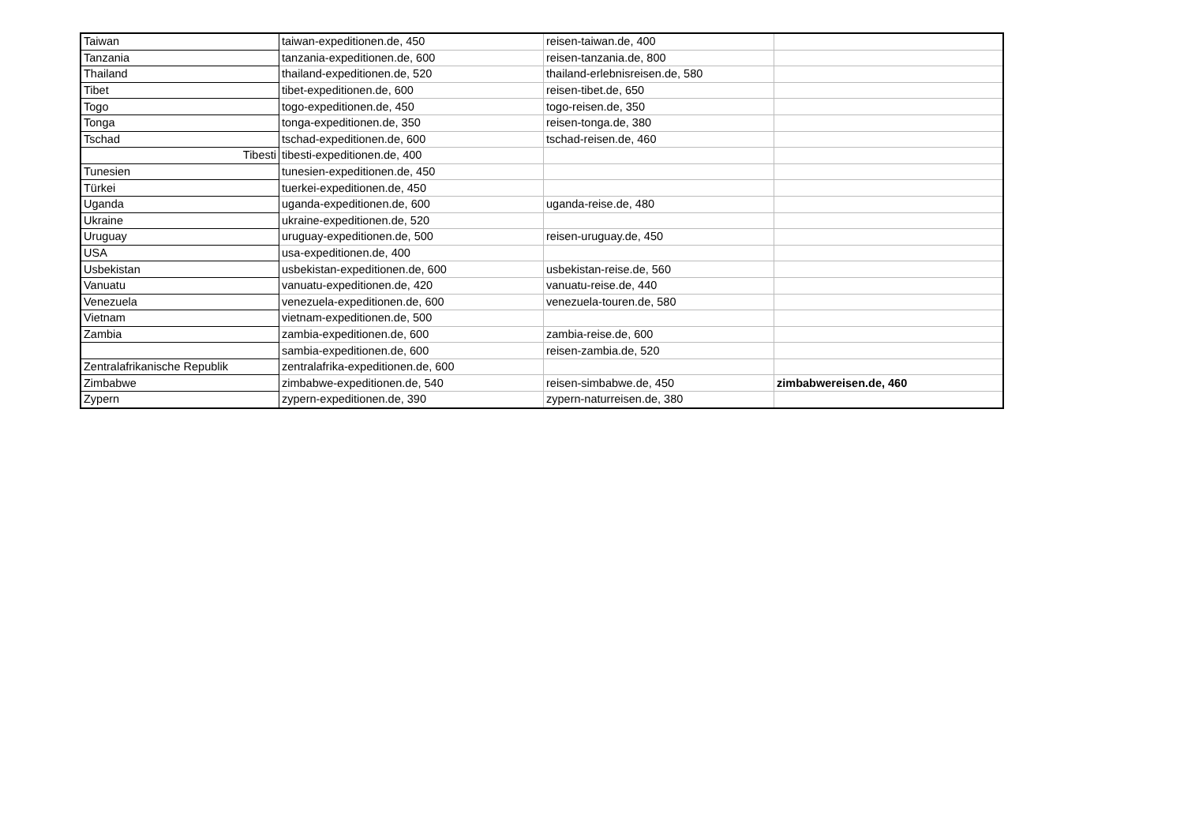| Taiwan | taiwan-expeditionen.de, 450 | reisen-taiwan.de, 400 | |
| Tanzania | tanzania-expeditionen.de, 600 | reisen-tanzania.de, 800 | |
| Thailand | thailand-expeditionen.de, 520 | thailand-erlebnisreisen.de, 580 | |
| Tibet | tibet-expeditionen.de, 600 | reisen-tibet.de, 650 | |
| Togo | togo-expeditionen.de, 450 | togo-reisen.de, 350 | |
| Tonga | tonga-expeditionen.de, 350 | reisen-tonga.de, 380 | |
| Tschad | tschad-expeditionen.de, 600 | tschad-reisen.de, 460 | |
| Tibesti | tibesti-expeditionen.de, 400 | | |
| Tunesien | tunesien-expeditionen.de, 450 | | |
| Türkei | tuerkei-expeditionen.de, 450 | | |
| Uganda | uganda-expeditionen.de, 600 | uganda-reise.de, 480 | |
| Ukraine | ukraine-expeditionen.de, 520 | | |
| Uruguay | uruguay-expeditionen.de, 500 | reisen-uruguay.de, 450 | |
| USA | usa-expeditionen.de, 400 | | |
| Usbekistan | usbekistan-expeditionen.de, 600 | usbekistan-reise.de, 560 | |
| Vanuatu | vanuatu-expeditionen.de, 420 | vanuatu-reise.de, 440 | |
| Venezuela | venezuela-expeditionen.de, 600 | venezuela-touren.de, 580 | |
| Vietnam | vietnam-expeditionen.de, 500 | | |
| Zambia | zambia-expeditionen.de, 600 | zambia-reise.de, 600 | |
| | sambia-expeditionen.de, 600 | reisen-zambia.de, 520 | |
| Zentralafrikanische Republik | zentralafrika-expeditionen.de, 600 | | |
| Zimbabwe | zimbabwe-expeditionen.de, 540 | reisen-simbabwe.de, 450 | zimbabwereisen.de, 460 |
| Zypern | zypern-expeditionen.de, 390 | zypern-naturreisen.de, 380 | |